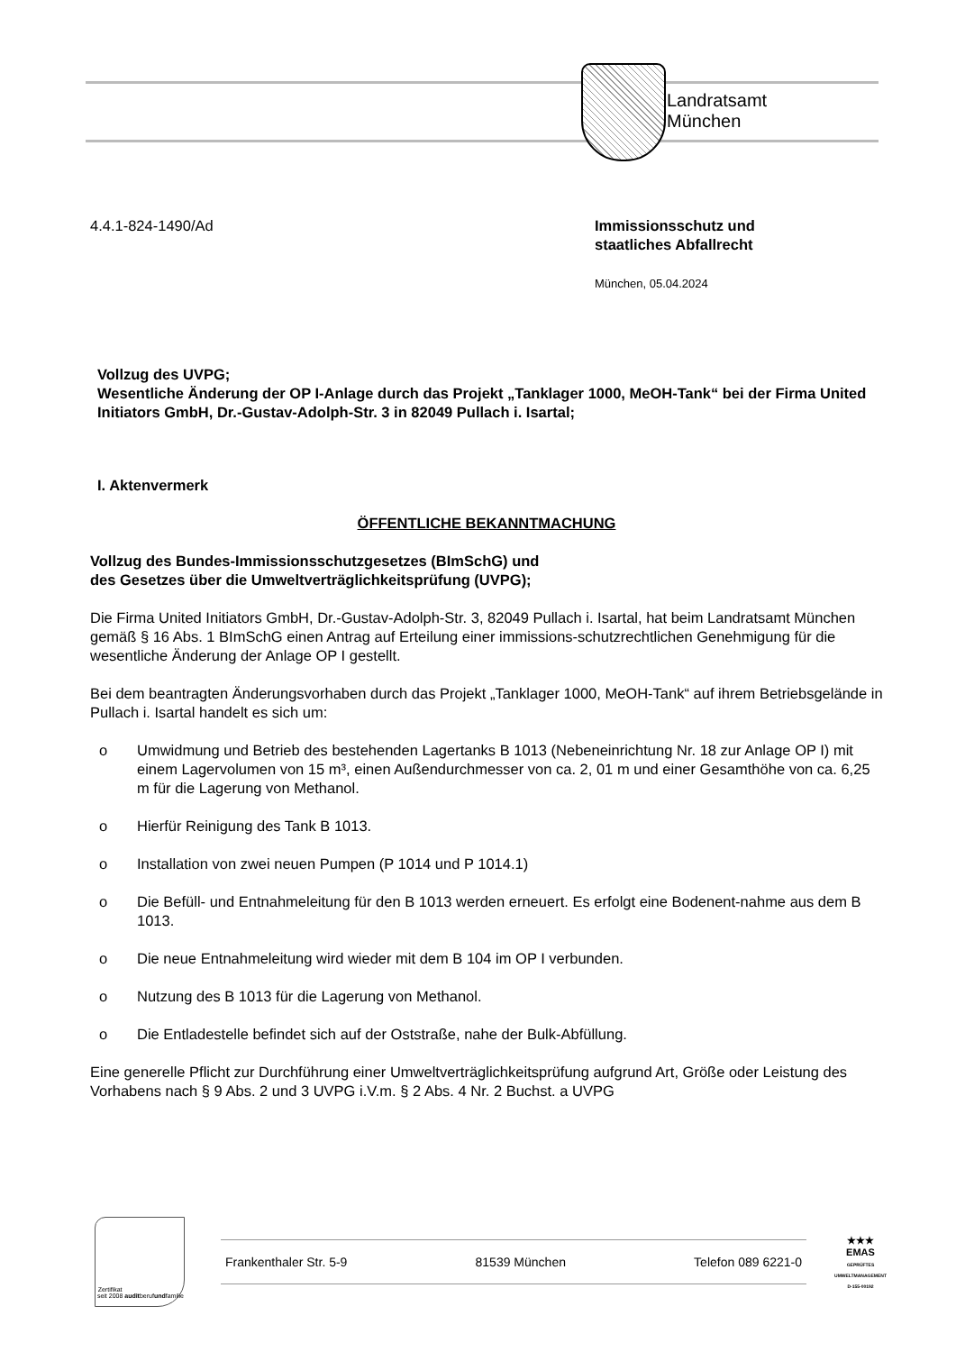Landratsamt
München
4.4.1-824-1490/Ad Immissionsschutz und
staatliches Abfallrecht
München, 05.04.2024
Vollzug des UVPG;
Wesentliche Änderung der OP I-Anlage durch das Projekt „Tanklager 1000, MeOH-Tank“ bei der Firma United Initiators GmbH, Dr.-Gustav-Adolph-Str. 3 in 82049 Pullach i. Isartal;
I. Aktenvermerk
ÖFFENTLICHE BEKANNTMACHUNG
Vollzug des Bundes-Immissionsschutzgesetzes (BImSchG) und
des Gesetzes über die Umweltverträglichkeitsprüfung (UVPG);
Die Firma United Initiators GmbH, Dr.-Gustav-Adolph-Str. 3, 82049 Pullach i. Isartal, hat beim Landratsamt München gemäß § 16 Abs. 1 BImSchG einen Antrag auf Erteilung einer immissions-schutzrechtlichen Genehmigung für die wesentliche Änderung der Anlage OP I gestellt.
Bei dem beantragten Änderungsvorhaben durch das Projekt „Tanklager 1000, MeOH-Tank“ auf ihrem Betriebsgelände in Pullach i. Isartal handelt es sich um:
o Umwidmung und Betrieb des bestehenden Lagertanks B 1013 (Nebeneinrichtung Nr. 18 zur Anlage OP I) mit einem Lagervolumen von 15 m³, einen Außendurchmesser von ca. 2, 01 m und einer Gesamthöhe von ca. 6,25 m für die Lagerung von Methanol.
o Hierfür Reinigung des Tank B 1013.
o Installation von zwei neuen Pumpen (P 1014 und P 1014.1)
o Die Befüll- und Entnahmeleitung für den B 1013 werden erneuert. Es erfolgt eine Bodenent-nahme aus dem B 1013.
o Die neue Entnahmeleitung wird wieder mit dem B 104 im OP I verbunden.
o Nutzung des B 1013 für die Lagerung von Methanol.
o Die Entladestelle befindet sich auf der Oststraße, nahe der Bulk-Abfüllung.
Eine generelle Pflicht zur Durchführung einer Umweltverträglichkeitsprüfung aufgrund Art, Größe oder Leistung des Vorhabens nach § 9 Abs. 2 und 3 UVPG i.V.m. § 2 Abs. 4 Nr. 2 Buchst. a UVPG
Zertifikat seit 2008
audit beruf und familie
Frankenthaler Str. 5-9 81539 München Telefon 089 6221-0
★★★
EMAS
GEPRÜFTES UMWELTMANAGEMENT
D-155-00192